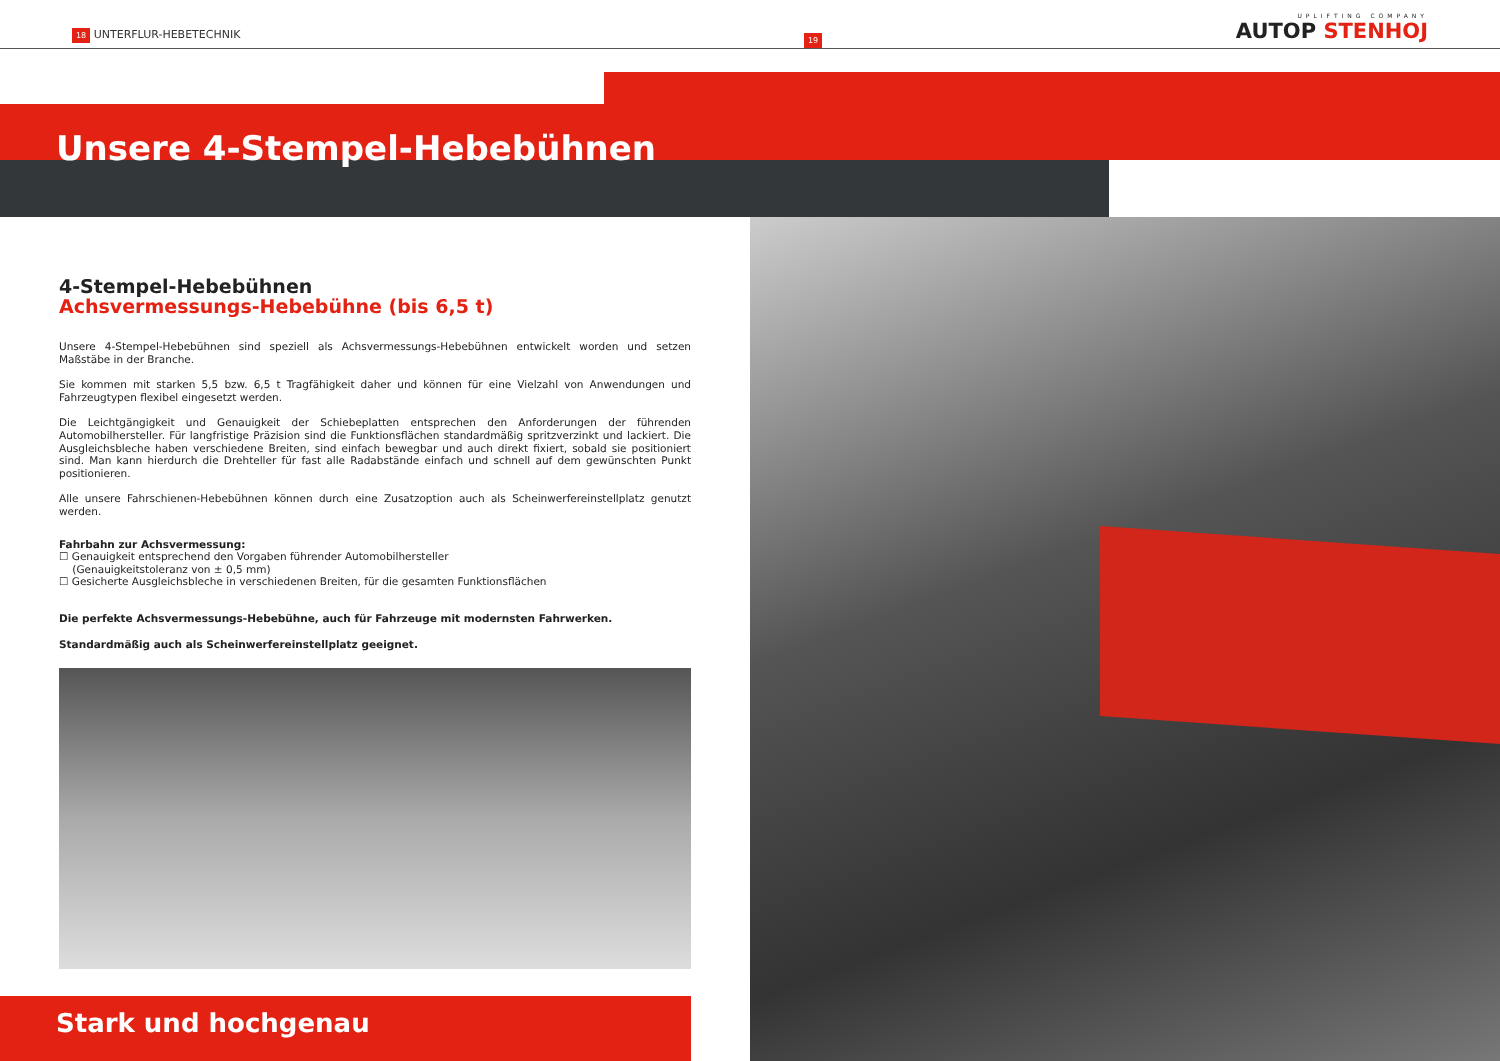18 UNTERFLUR-HEBETECHNIK 19
UPLIFTING COMPANY
AUTOP STENHOJ
Unsere 4-Stempel-Hebebühnen
4-Stempel-Hebebühnen
Achsvermessungs-Hebebühne (bis 6,5 t)
Unsere 4-Stempel-Hebebühnen sind speziell als Achsvermessungs-Hebebühnen entwickelt worden und setzen Maßstäbe in der Branche.
Sie kommen mit starken 5,5 bzw. 6,5 t Tragfähigkeit daher und können für eine Vielzahl von Anwendungen und Fahrzeugtypen flexibel eingesetzt werden.
Die Leichtgängigkeit und Genauigkeit der Schiebeplatten entsprechen den Anforderungen der führenden Automobilhersteller. Für langfristige Präzision sind die Funktionsflächen standardmäßig spritzverzinkt und lackiert. Die Ausgleichsbleche haben verschiedene Breiten, sind einfach bewegbar und auch direkt fixiert, sobald sie positioniert sind. Man kann hierdurch die Drehteller für fast alle Radabstände einfach und schnell auf dem gewünschten Punkt positionieren.
Alle unsere Fahrschienen-Hebebühnen können durch eine Zusatzoption auch als Scheinwerfereinstellplatz genutzt werden.
Fahrbahn zur Achsvermessung:
☐ Genauigkeit entsprechend den Vorgaben führender Automobilhersteller
(Genauigkeitstoleranz von ± 0,5 mm)
☐ Gesicherte Ausgleichsbleche in verschiedenen Breiten, für die gesamten Funktionsflächen
Die perfekte Achsvermessungs-Hebebühne, auch für Fahrzeuge mit modernsten Fahrwerken.
Standardmäßig auch als Scheinwerfereinstellplatz geeignet.
Stark und hochgenau